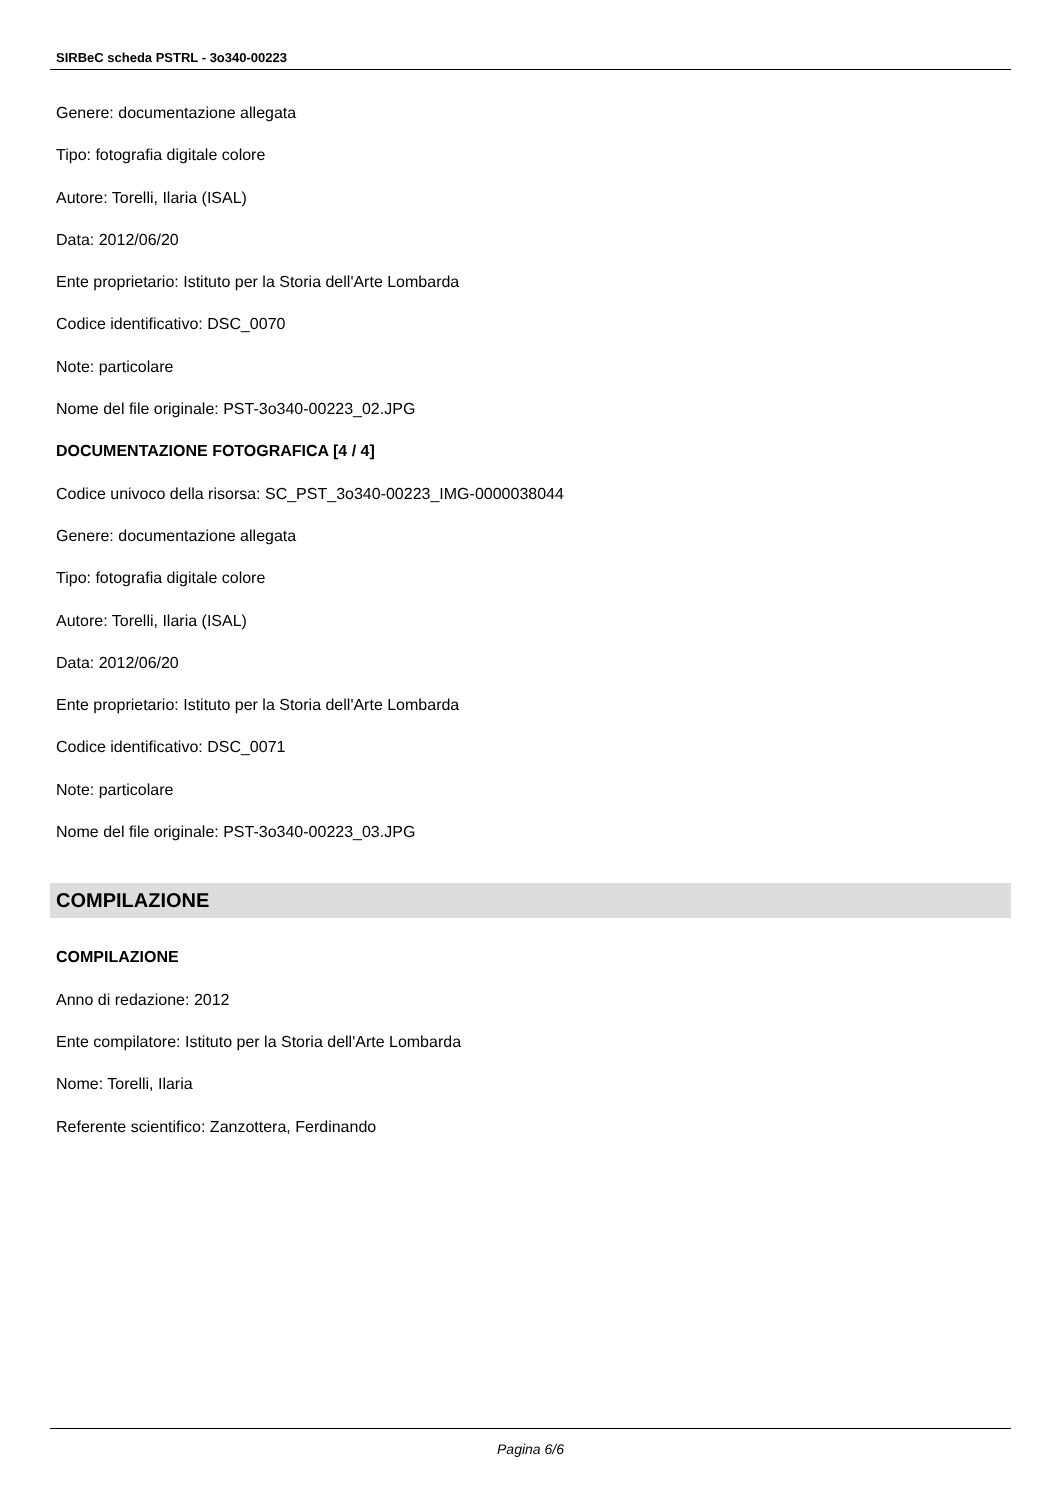SIRBeC scheda PSTRL - 3o340-00223
Genere: documentazione allegata
Tipo: fotografia digitale colore
Autore: Torelli, Ilaria (ISAL)
Data: 2012/06/20
Ente proprietario: Istituto per la Storia dell'Arte Lombarda
Codice identificativo: DSC_0070
Note: particolare
Nome del file originale: PST-3o340-00223_02.JPG
DOCUMENTAZIONE FOTOGRAFICA [4 / 4]
Codice univoco della risorsa: SC_PST_3o340-00223_IMG-0000038044
Genere: documentazione allegata
Tipo: fotografia digitale colore
Autore: Torelli, Ilaria (ISAL)
Data: 2012/06/20
Ente proprietario: Istituto per la Storia dell'Arte Lombarda
Codice identificativo: DSC_0071
Note: particolare
Nome del file originale: PST-3o340-00223_03.JPG
COMPILAZIONE
COMPILAZIONE
Anno di redazione: 2012
Ente compilatore: Istituto per la Storia dell'Arte Lombarda
Nome: Torelli, Ilaria
Referente scientifico: Zanzottera, Ferdinando
Pagina 6/6